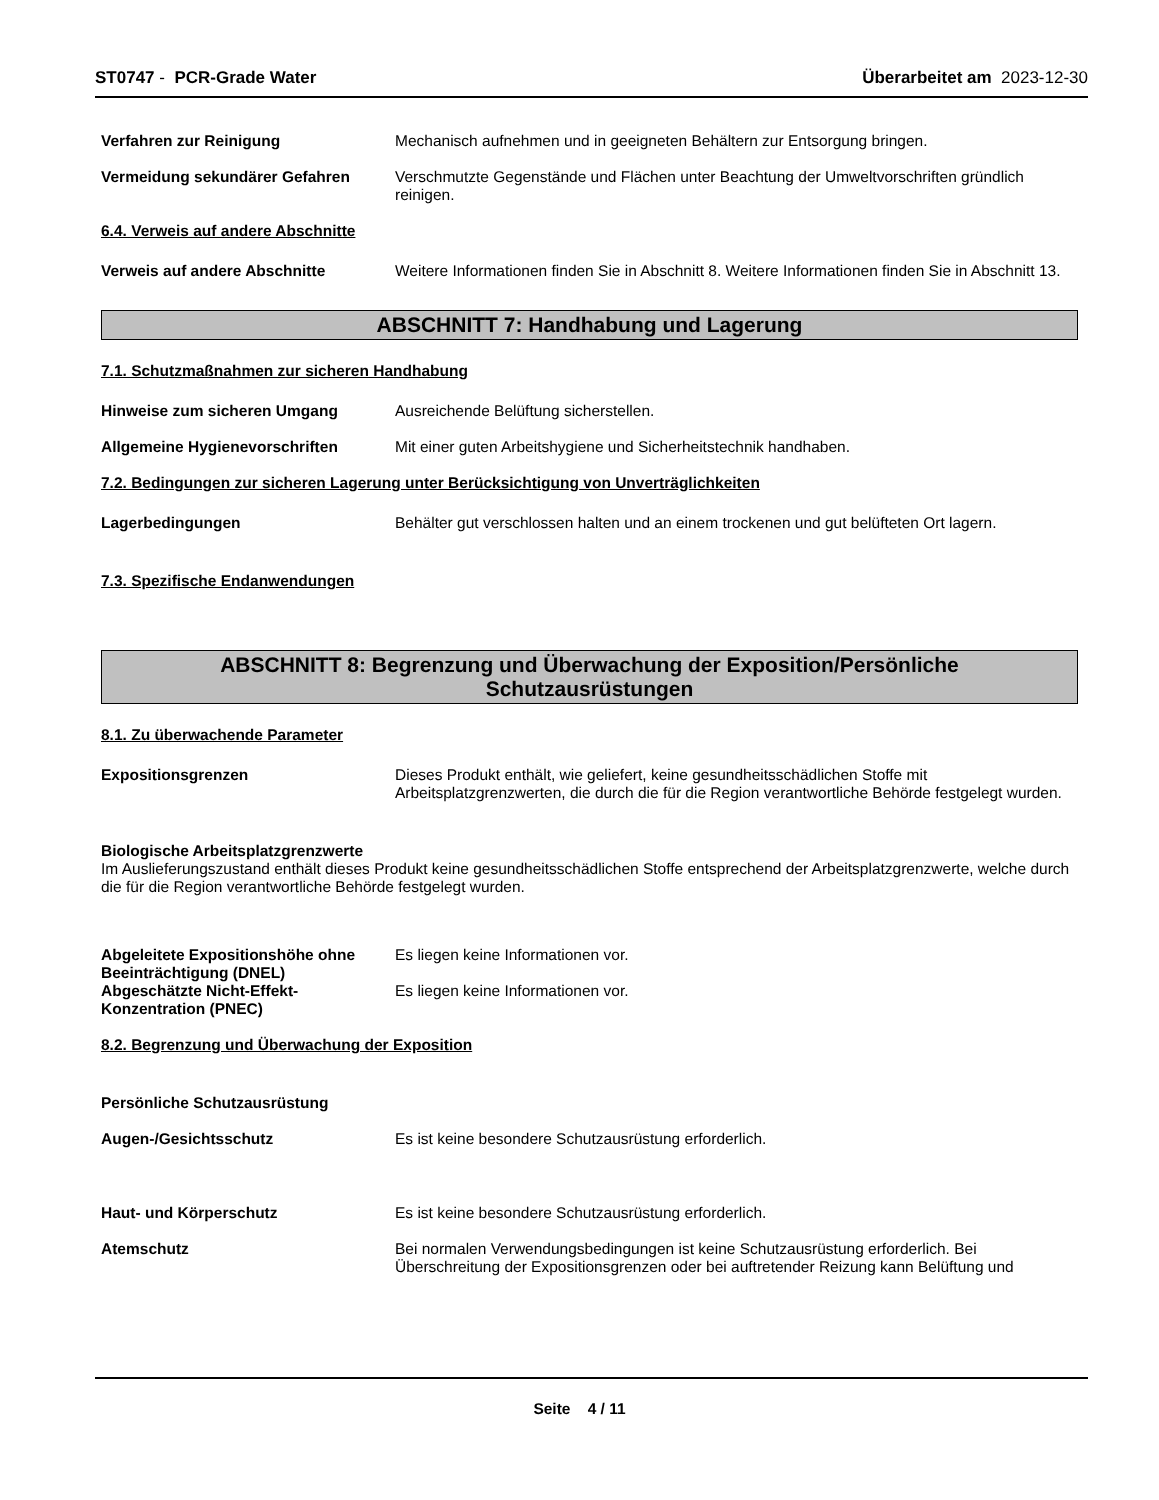ST0747 - PCR-Grade Water Überarbeitet am 2023-12-30
Verfahren zur Reinigung Mechanisch aufnehmen und in geeigneten Behältern zur Entsorgung bringen.
Vermeidung sekundärer Gefahren Verschmutzte Gegenstände und Flächen unter Beachtung der Umweltvorschriften gründlich reinigen.
6.4. Verweis auf andere Abschnitte
Verweis auf andere Abschnitte Weitere Informationen finden Sie in Abschnitt 8. Weitere Informationen finden Sie in Abschnitt 13.
ABSCHNITT 7: Handhabung und Lagerung
7.1. Schutzmaßnahmen zur sicheren Handhabung
Hinweise zum sicheren Umgang Ausreichende Belüftung sicherstellen.
Allgemeine Hygienevorschriften Mit einer guten Arbeitshygiene und Sicherheitstechnik handhaben.
7.2. Bedingungen zur sicheren Lagerung unter Berücksichtigung von Unverträglichkeiten
Lagerbedingungen Behälter gut verschlossen halten und an einem trockenen und gut belüfteten Ort lagern.
7.3. Spezifische Endanwendungen
ABSCHNITT 8: Begrenzung und Überwachung der Exposition/Persönliche
Schutzausrüstungen
8.1. Zu überwachende Parameter
Expositionsgrenzen Dieses Produkt enthält, wie geliefert, keine gesundheitsschädlichen Stoffe mit Arbeitsplatzgrenzwerten, die durch die für die Region verantwortliche Behörde festgelegt wurden.
Biologische Arbeitsplatzgrenzwerte
Im Auslieferungszustand enthält dieses Produkt keine gesundheitsschädlichen Stoffe entsprechend der Arbeitsplatzgrenzwerte, welche durch die für die Region verantwortliche Behörde festgelegt wurden.
Abgeleitete Expositionshöhe ohne Beeinträchtigung (DNEL)
Es liegen keine Informationen vor.
Abgeschätzte Nicht-Effekt-Konzentration (PNEC)
Es liegen keine Informationen vor.
8.2. Begrenzung und Überwachung der Exposition
Persönliche Schutzausrüstung
Augen-/Gesichtsschutz Es ist keine besondere Schutzausrüstung erforderlich.
Haut- und Körperschutz Es ist keine besondere Schutzausrüstung erforderlich.
Atemschutz Bei normalen Verwendungsbedingungen ist keine Schutzausrüstung erforderlich. Bei Überschreitung der Expositionsgrenzen oder bei auftretender Reizung kann Belüftung und
Seite 4 / 11